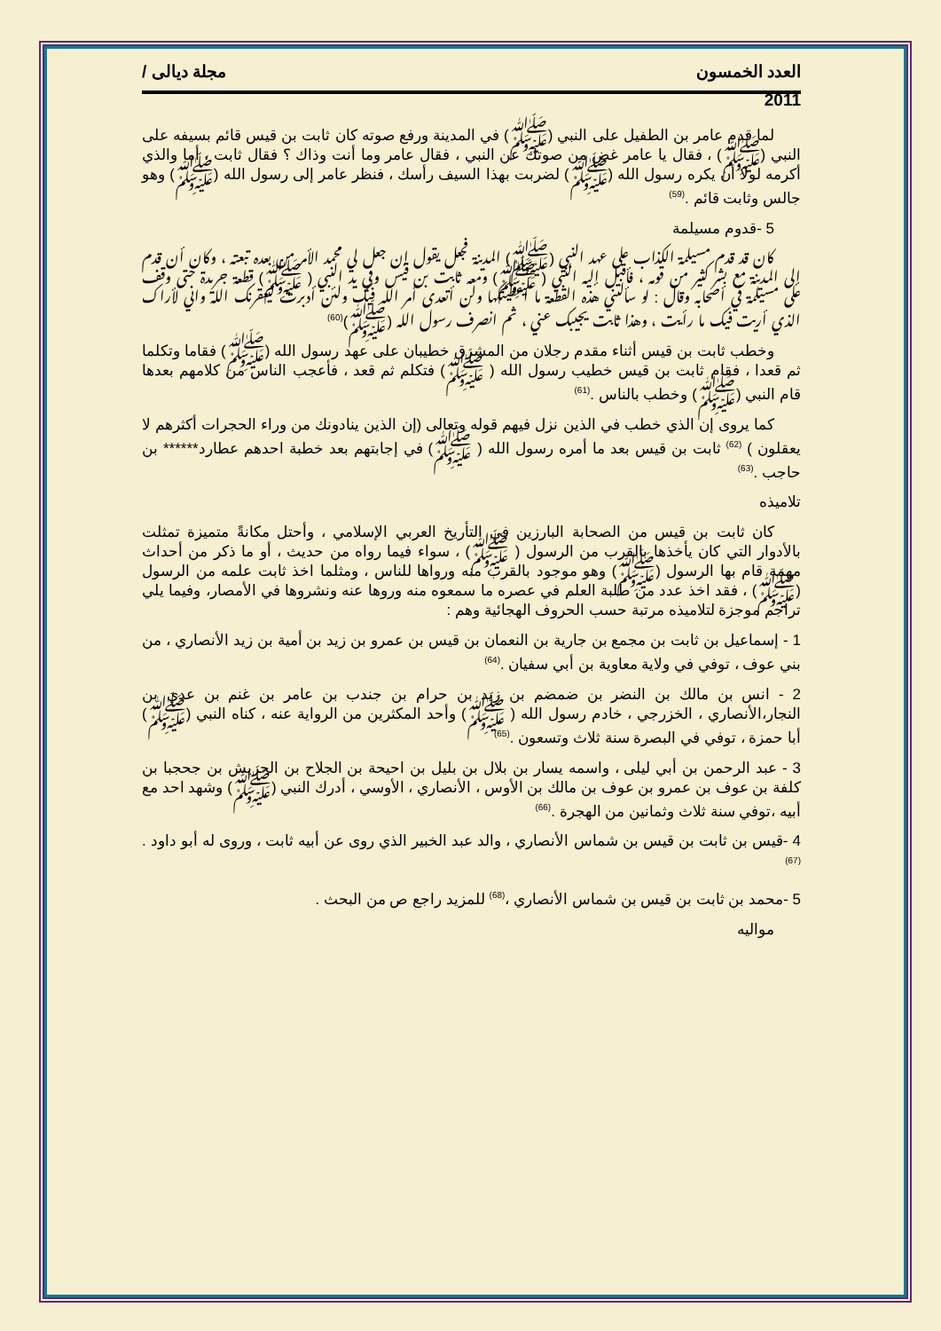العدد الخمسون مجلة ديالى /
2011
لما قدم عامر بن الطفيل على النبي (ﷺ) في المدينة ورفع صوته كان ثابت بن قيس قائم بسيفه على النبي (ﷺ) ، فقال يا عامر غض من صوتك عن النبي ، فقال عامر وما أنت وذاك ؟ فقال ثابت ، أما والذي أكرمه لولا أن يكره رسول الله (ﷺ) لضربت بهذا السيف رأسك ، فنظر عامر إلى رسول الله (ﷺ) وهو جالس وثابت قائم .<sup>(59)</sup>
5 -قدوم مسيلمة
كان قد قدم مسيلمة الكذاب على عهد النبي (ﷺ) المدينة فجعل يقول إن جعل لي محمد الأمر من بعده تبعته ، وكان أن قدم إلى المدينة مع بشر كثير من قومه ، فأقبل إليه النبي ( ﷺ) ومعه ثابت بن قيس وفي يد النبي ( ﷺ) قطعة جريدة حتى وقف على مسيلمة في أصحابه وقال : لو سألتني هذه القطعة ما اعطيتكها ولن أتعدى أمر الله فيك ولئن أدبرت ليعقرنك الله واني لأراك الذي أريت فيك ما رأيت ، وهذا ثابت يجيبك عني ، ثم انصرف رسول الله (ﷺ)<sup>(60)</sup>
وخطب ثابت بن قيس أثناء مقدم رجلان من المشرق خطيبان على عهد رسول الله (ﷺ) فقاما وتكلما ثم قعدا ، فقام ثابت بن قيس خطيب رسول الله ( ﷺ) فتكلم ثم قعد ، فأعجب الناس من كلامهم بعدها قام النبي (ﷺ) وخطب بالناس .<sup>(61)</sup>
كما يروى إن الذي خطب في الذين نزل فيهم قوله وتعالى (إن الذين ينادونك من وراء الحجرات أكثرهم لا يعقلون ) <sup>(62)</sup> ثابت بن قيس بعد ما أمره رسول الله ( ﷺ) في إجابتهم بعد خطبة احدهم عطارد****** بن حاجب .<sup>(63)</sup>
تلاميذه
كان ثابت بن قيس من الصحابة البارزين في التأريخ العربي الإسلامي ، وأحتل مكانةً متميزة تمثلت بالأدوار التي كان يأخذها بالقرب من الرسول ( ﷺ) ، سواء فيما رواه من حديث ، أو ما ذكر من أحداث مهمة قام بها الرسول (ﷺ) وهو موجود بالقرب منه ورواها للناس ، ومثلما اخذ ثابت علمه من الرسول (ﷺ) ، فقد اخذ عدد من طلبة العلم في عصره ما سمعوه منه وروها عنه ونشروها في الأمصار، وفيما يلي تراجم موجزة لتلاميذه مرتبة حسب الحروف الهجائية وهم :
1 - إسماعيل بن ثابت بن مجمع بن جارية بن النعمان بن قيس بن عمرو بن زيد بن أمية بن زيد الأنصاري ، من بني عوف ، توفي في ولاية معاوية بن أبي سفيان .<sup>(64)</sup>
2 - انس بن مالك بن النضر بن ضمضم بن زيد بن حرام بن جندب بن عامر بن غنم بن عدي بن النجار،الأنصاري ، الخزرجي ، خادم رسول الله ( ﷺ) وأحد المكثرين من الرواية عنه ، كناه النبي (ﷺ) أبا حمزة ، توفي في البصرة سنة ثلاث وتسعون .<sup>(65)</sup>
3 - عبد الرحمن بن أبي ليلى ، واسمه يسار بن بلال بن بليل بن احيحة بن الجلاح بن الحريش بن جحجبا بن كلفة بن عوف بن عمرو بن عوف بن مالك بن الأوس ، الأنصاري ، الأوسي ، أدرك النبي (ﷺ) وشهد احد مع أبيه ،توفي سنة ثلاث وثمانين من الهجرة .<sup>(66)</sup>
4 -قيس بن ثابت بن قيس بن شماس الأنصاري ، والد عبد الخبير الذي روى عن أبيه ثابت ، وروى له أبو داود .<sup>(67)</sup>
5 -محمد بن ثابت بن قيس بن شماس الأنصاري ،<sup>(68)</sup> للمزيد راجع ص من البحث .
مواليه